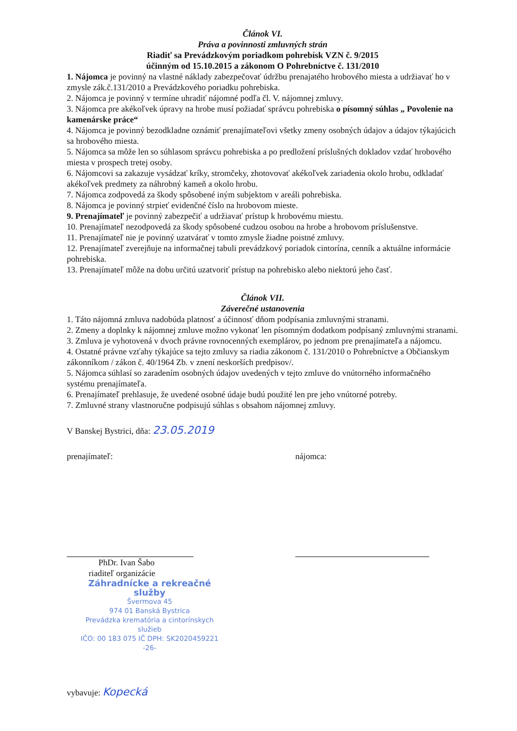Článok VI.
Práva a povinnosti zmluvných strán
Riadiť sa Prevádzkovým poriadkom pohrebísk VZN č. 9/2015
účinným od 15.10.2015 a zákonom O Pohrebníctve č. 131/2010
1. Nájomca je povinný na vlastné náklady zabezpečovať údržbu prenajatého hrobového miesta a udržiavať ho v zmysle zák.č.131/2010 a Prevádzkového poriadku pohrebiska.
2. Nájomca je povinný v termíne uhradiť nájomné podľa čl. V. nájomnej zmluvy.
3. Nájomca pre akékoľvek úpravy na hrobe musí požiadať správcu pohrebiska o písomný súhlas „ Povolenie na kamenárske práce“
4. Nájomca je povinný bezodkladne oznámiť prenajímateľovi všetky zmeny osobných údajov a údajov týkajúcich sa hrobového miesta.
5. Nájomca sa môže len so súhlasom správcu pohrebiska a po predložení príslušných dokladov vzdať hrobového miesta v prospech tretej osoby.
6. Nájomcovi sa zakazuje vysádzať kríky, stromčeky, zhotovovať akékoľvek zariadenia okolo hrobu, odkladať akékoľvek predmety za náhrobný kameň a okolo hrobu.
7. Nájomca zodpovedá za škody spôsobené iným subjektom v areáli pohrebiska.
8. Nájomca je povinný strpieť evidenčné číslo na hrobovom mieste.
9. Prenajímateľ je povinný zabezpečiť a udržiavať prístup k hrobovému miestu.
10. Prenajímateľ nezodpovedá za škody spôsobené cudzou osobou na hrobe a hrobovom príslušenstve.
11. Prenajímateľ nie je povinný uzatvárať v tomto zmysle žiadne poistné zmluvy.
12. Prenajímateľ zverejňuje na informačnej tabuli prevádzkový poriadok cintorína, cenník a aktuálne informácie pohrebiska.
13. Prenajímateľ môže na dobu určitú uzatvoriť prístup na pohrebisko alebo niektorú jeho časť.
Článok VII.
Záverečné ustanovenia
1. Táto nájomná zmluva nadobúda platnosť a účinnosť dňom podpísania zmluvnými stranami.
2. Zmeny a doplnky k nájomnej zmluve možno vykonať len písomným dodatkom podpísaný zmluvnými stranami.
3. Zmluva je vyhotovená v dvoch právne rovnocenných exemplárov, po jednom pre prenajímateľa a nájomcu.
4. Ostatné právne vzťahy týkajúce sa tejto zmluvy sa riadia zákonom č. 131/2010 o Pohrebníctve a Občianskym zákonníkom / zákon č. 40/1964 Zb. v znení neskorších predpisov/.
5. Nájomca súhlasí so zaradením osobných údajov uvedených v tejto zmluve do vnútorného informačného systému prenajímateľa.
6. Prenajímateľ prehlasuje, že uvedené osobné údaje budú použité len pre jeho vnútorné potreby.
7. Zmluvné strany vlastnoručne podpisujú súhlas s obsahom nájomnej zmluvy.
V Banskej Bystrici, dňa: 23.05.2019
prenajímateľ:
PhDr. Ivan Šabo
riaditeľ organizácie
Záhradnícke a rekreačné služby
Švermova 45
974 01 Banská Bystrica
Prevádzka krematória a cintorínskych služieb
IČO: 00 183 075 IČ DPH: SK2020459221
-26-
nájomca:
vybavuje: Kopecká